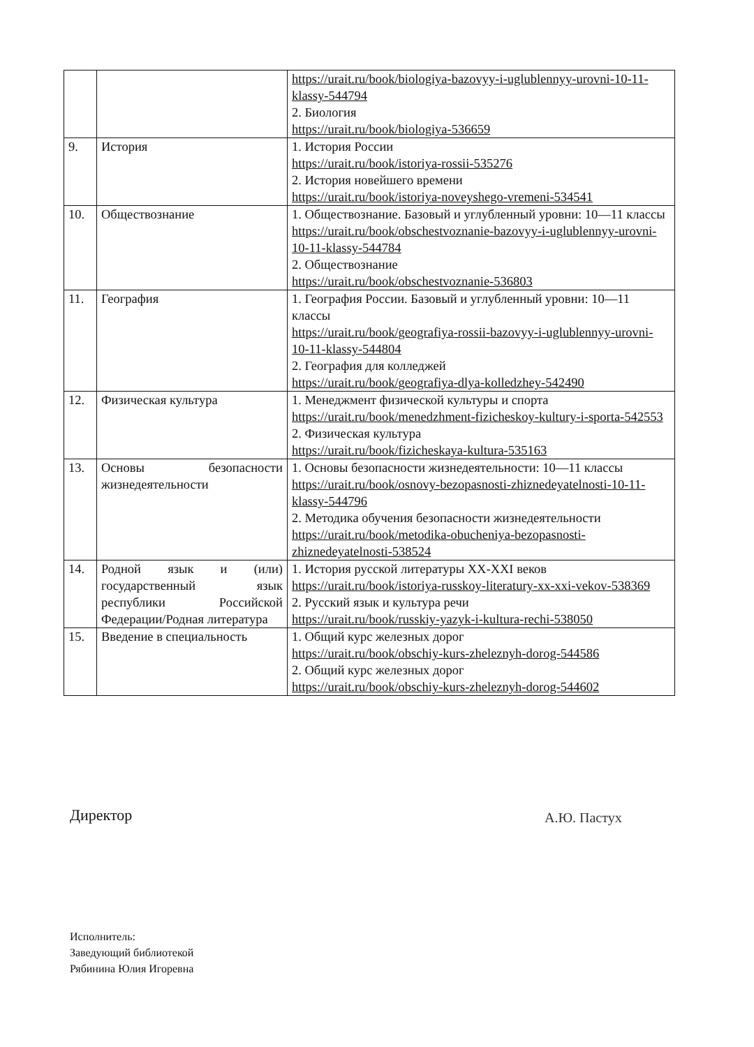| | | https://urait.ru/book/biologiya-bazovyy-i-uglublennyy-urovni-10-11-klassy-544794 2. Биология https://urait.ru/book/biologiya-536659 |
| 9. | История | 1. История России https://urait.ru/book/istoriya-rossii-535276 2. История новейшего времени https://urait.ru/book/istoriya-noveyshego-vremeni-534541 |
| 10. | Обществознание | 1. Обществознание. Базовый и углубленный уровни: 10—11 классы https://urait.ru/book/obschestvoznanie-bazovyy-i-uglublennyy-urovni-10-11-klassy-544784 2. Обществознание https://urait.ru/book/obschestvoznanie-536803 |
| 11. | География | 1. География России. Базовый и углубленный уровни: 10—11 классы https://urait.ru/book/geografiya-rossii-bazovyy-i-uglublennyy-urovni-10-11-klassy-544804 2. География для колледжей https://urait.ru/book/geografiya-dlya-kolledzhey-542490 |
| 12. | Физическая культура | 1. Менеджмент физической культуры и спорта https://urait.ru/book/menedzhment-fizicheskoy-kultury-i-sporta-542553 2. Физическая культура https://urait.ru/book/fizicheskaya-kultura-535163 |
| 13. | Основы безопасности жизнедеятельности | 1. Основы безопасности жизнедеятельности: 10—11 классы https://urait.ru/book/osnovy-bezopasnosti-zhiznedeyatelnosti-10-11-klassy-544796 2. Методика обучения безопасности жизнедеятельности https://urait.ru/book/metodika-obucheniya-bezopasnosti-zhiznedeyatelnosti-538524 |
| 14. | Родной язык и (или) государственный язык республики Российской Федерации/Родная литература | 1. История русской литературы XX-XXI веков https://urait.ru/book/istoriya-russkoy-literatury-xx-xxi-vekov-538369 2. Русский язык и культура речи https://urait.ru/book/russkiy-yazyk-i-kultura-rechi-538050 |
| 15. | Введение в специальность | 1. Общий курс железных дорог https://urait.ru/book/obschiy-kurs-zheleznyh-dorog-544586 2. Общий курс железных дорог https://urait.ru/book/obschiy-kurs-zheleznyh-dorog-544602 |
Директор А.Ю. Пастух
Исполнитель:
Заведующий библиотекой
Рябинина Юлия Игоревна